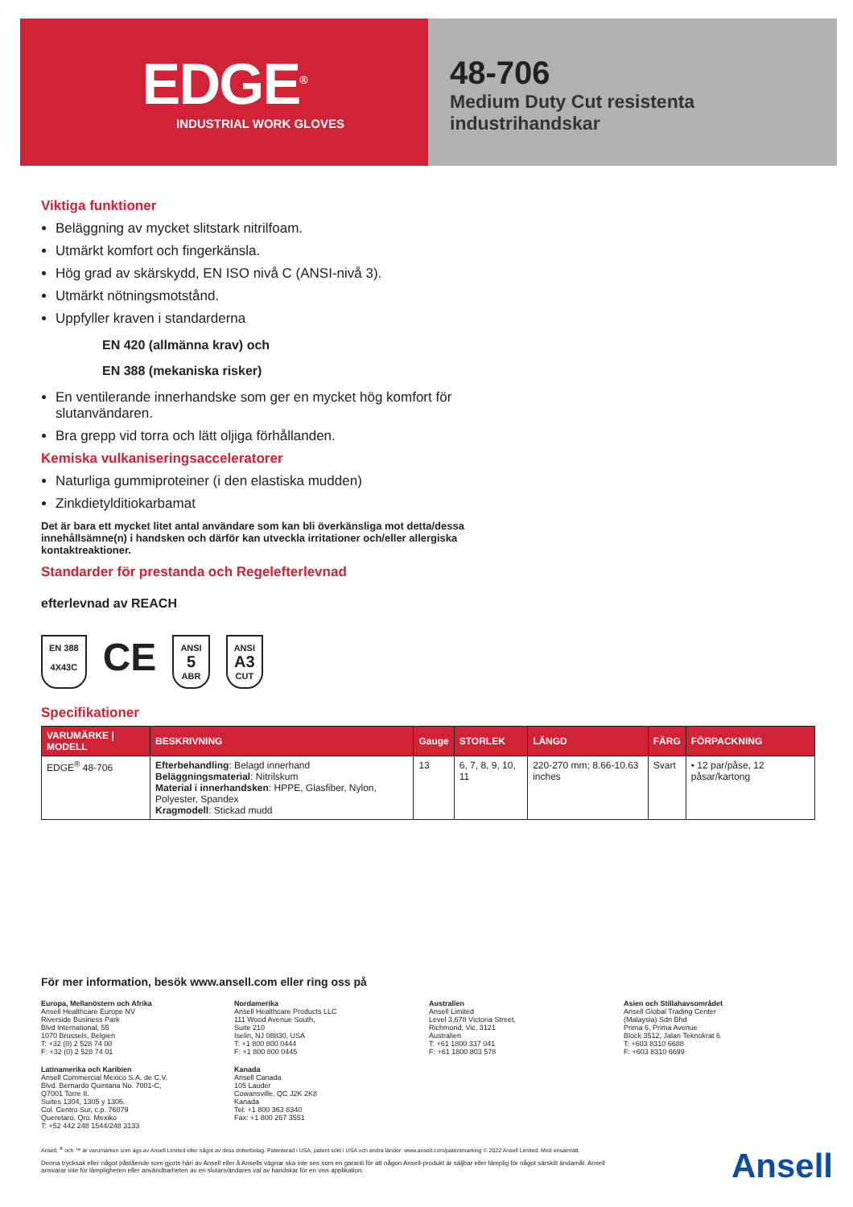EDGE<sup>®</sup>
INDUSTRIAL WORK GLOVES
48-706
Medium Duty Cut resistenta
industrihandskar
Viktiga funktioner
Beläggning av mycket slitstark nitrilfoam.
Utmärkt komfort och fingerkänsla.
Hög grad av skärskydd, EN ISO nivå C (ANSI-nivå 3).
Utmärkt nötningsmotstånd.
Uppfyller kraven i standarderna
EN 420 (allmänna krav) och
EN 388 (mekaniska risker)
En ventilerande innerhandske som ger en mycket hög komfort för slutanvändaren.
Bra grepp vid torra och lätt oljiga förhållanden.
Kemiska vulkaniseringsacceleratorer
Naturliga gummiproteiner (i den elastiska mudden)
Zinkdietylditiokarbamat
Det är bara ett mycket litet antal användare som kan bli överkänsliga mot detta/dessa innehållsämne(n) i handsken och därför kan utveckla irritationer och/eller allergiska kontaktreaktioner.
Standarder för prestanda och Regelefterlevnad
efterlevnad av REACH
EN 388
4X43C
CE
ANSI
5
ABR
ANSI
A3
CUT
Specifikationer
| VARUMÄRKE / MODELL | BESKRIVNING | Gauge | STORLEK | LÄNGD | FÄRG | FÖRPACKNING |
| --- | --- | --- | --- | --- | --- | --- |
| EDGE<sup>®</sup> 48-706 | Efterbehandling : Belagd innerhand Beläggningsmaterial : Nitrilskum Material i innerhandsken : HPPE, Glasfiber, Nylon, Polyester, Spandex Kragmodell : Stickad mudd | 13 | 6, 7, 8, 9, 10, 11 | 220-270 mm; 8.66-10.63 inches | Svart | • 12 par/påse, 12 påsar/kartong |
För mer information, besök www.ansell.com eller ring oss på
Europa, Mellanöstern och Afrika
Ansell Healthcare Europe NV
Riverside Business Park
Blvd International, 55
1070 Brussels, Belgien
T: +32 (0) 2 528 74 00
F: +32 (0) 2 528 74 01
Nordamerika
Ansell Healthcare Products LLC
111 Wood Avenue South,
Suite 210
Iselin, NJ 08830, USA
T: +1 800 800 0444
F: +1 800 800 0445
Australien
Ansell Limited
Level 3,678 Victoria Street,
Richmond, Vic, 3121
Australien
T: +61 1800 337 041
F: +61 1800 803 578
Asien och Stillahavsområdet
Ansell Global Trading Center
(Malaysia) Sdn Bhd
Prima 6, Prima Avenue
Block 3512, Jalan Teknokrat 6
T: +603 8310 6688
F: +603 8310 6699
Latinamerika och Karibien
Ansell Commercial Mexico S.A. de C.V.
Blvd. Bernardo Quintana No. 7001-C,
Q7001 Torre II.
Suites 1304, 1305 y 1306.
Col. Centro Sur, c.p. 76079
Queretaro, Qro. Mexiko
T: +52 442 248 1544/248 3133
Kanada
Ansell Canada
105 Lauder
Cowansville, QC J2K 2K8
Kanada
Tel: +1 800 363 8340
Fax: +1 800 267 3551
Ansell, <sup>®</sup> och ™ är varumärken som ägs av Ansell Limited eller något av dess dotterbolag. Patenterad i USA, patent sökt i USA och andra länder: www.ansell.com/patentmarking © 2022 Ansell Limited. Med ensamrätt.
Denna trycksak eller något påstående som gjorts häri av Ansell eller å Ansells vägnar ska inte ses som en garanti för att någon Ansell-produkt är säljbar eller lämplig för något särskilt ändamål. Ansell ansvarar inte för lämpligheten eller användbarheten av en slutanvändares val av handskar för en viss applikation.
Ansell